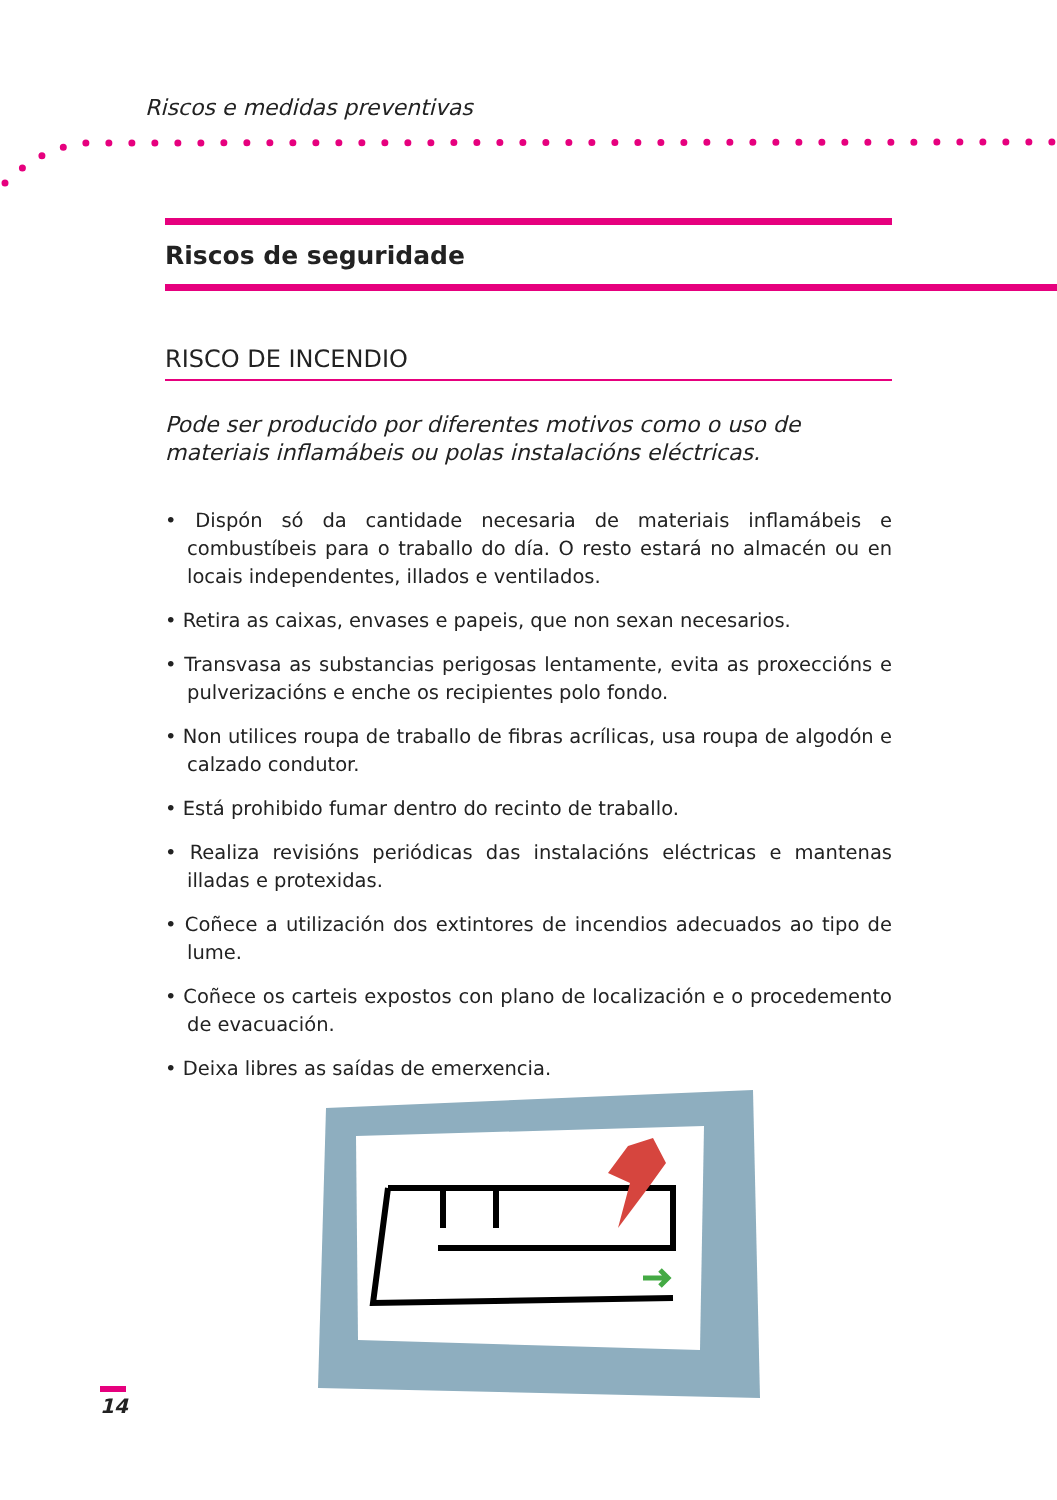Riscos e medidas preventivas
Riscos de seguridade
RISCO DE INCENDIO
Pode ser producido por diferentes motivos como o uso de materiais inflamábeis ou polas instalacións eléctricas.
• Dispón só da cantidade necesaria de materiais inflamábeis e combustíbeis para o traballo do día. O resto estará no almacén ou en locais independentes, illados e ventilados.
• Retira as caixas, envases e papeis, que non sexan necesarios.
• Transvasa as substancias perigosas lentamente, evita as proxeccións e pulverizacións e enche os recipientes polo fondo.
• Non utilices roupa de traballo de fibras acrílicas, usa roupa de algodón e calzado condutor.
• Está prohibido fumar dentro do recinto de traballo.
• Realiza revisións periódicas das instalacións eléctricas e mantenas illadas e protexidas.
• Coñece a utilización dos extintores de incendios adecuados ao tipo de lume.
• Coñece os carteis expostos con plano de localización e o procedemento de evacuación.
• Deixa libres as saídas de emerxencia.
14